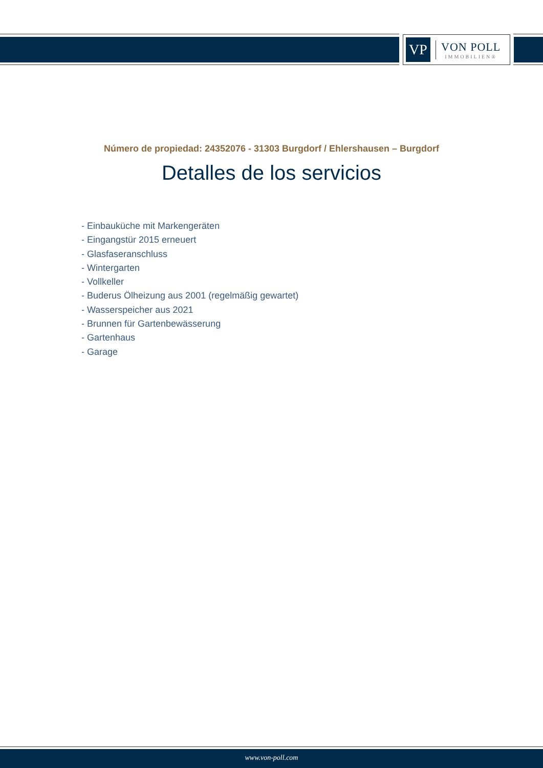VP
VON POLL
IMMOBILIEN®
Número de propiedad: 24352076 - 31303 Burgdorf / Ehlershausen – Burgdorf
Detalles de los servicios
- Einbauküche mit Markengeräten
- Eingangstür 2015 erneuert
- Glasfaseranschluss
- Wintergarten
- Vollkeller
- Buderus Ölheizung aus 2001 (regelmäßig gewartet)
- Wasserspeicher aus 2021
- Brunnen für Gartenbewässerung
- Gartenhaus
- Garage
www.von-poll.com